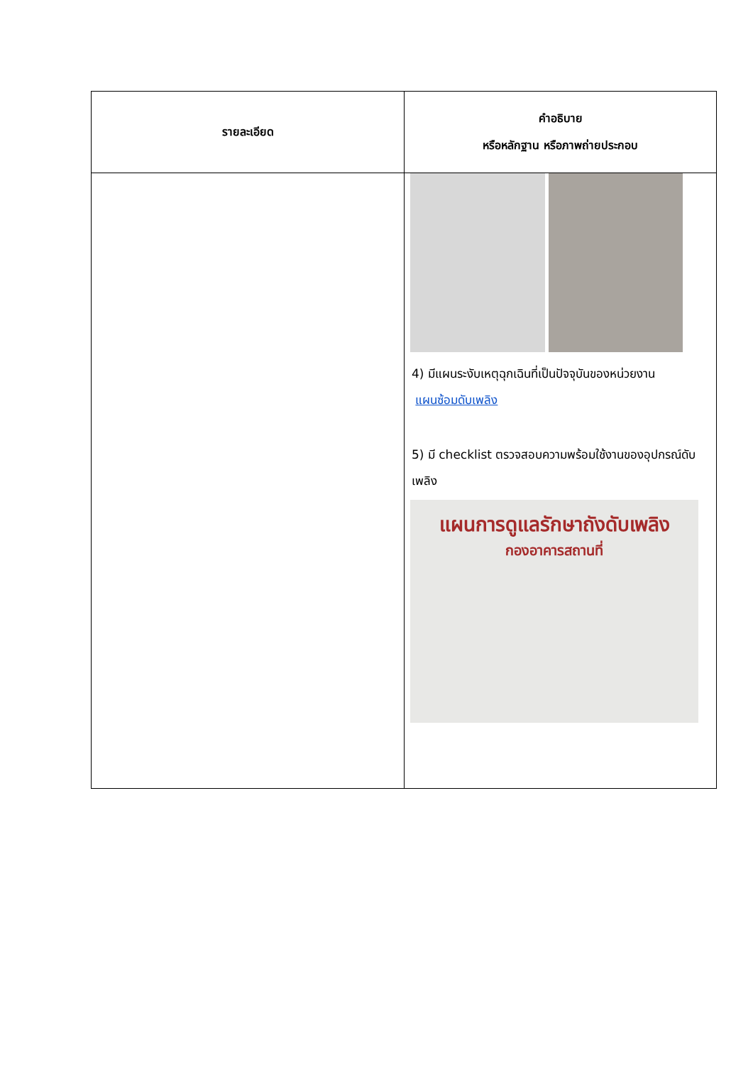| รายละเอียด | คำอธิบาย หรือหลักฐาน หรือภาพถ่ายประกอบ |
| --- | --- |
| | 4) มีแผนระงับเหตุฉุกเฉินที่เป็นปัจจุบันของหน่วยงาน แผนซ้อมดับเพลิง 5) มี checklist ตรวจสอบความพร้อมใช้งานของอุปกรณ์ดับเพลิง แผนการดูแลรักษาถังดับเพลิง กองอาคารสถานที่ |